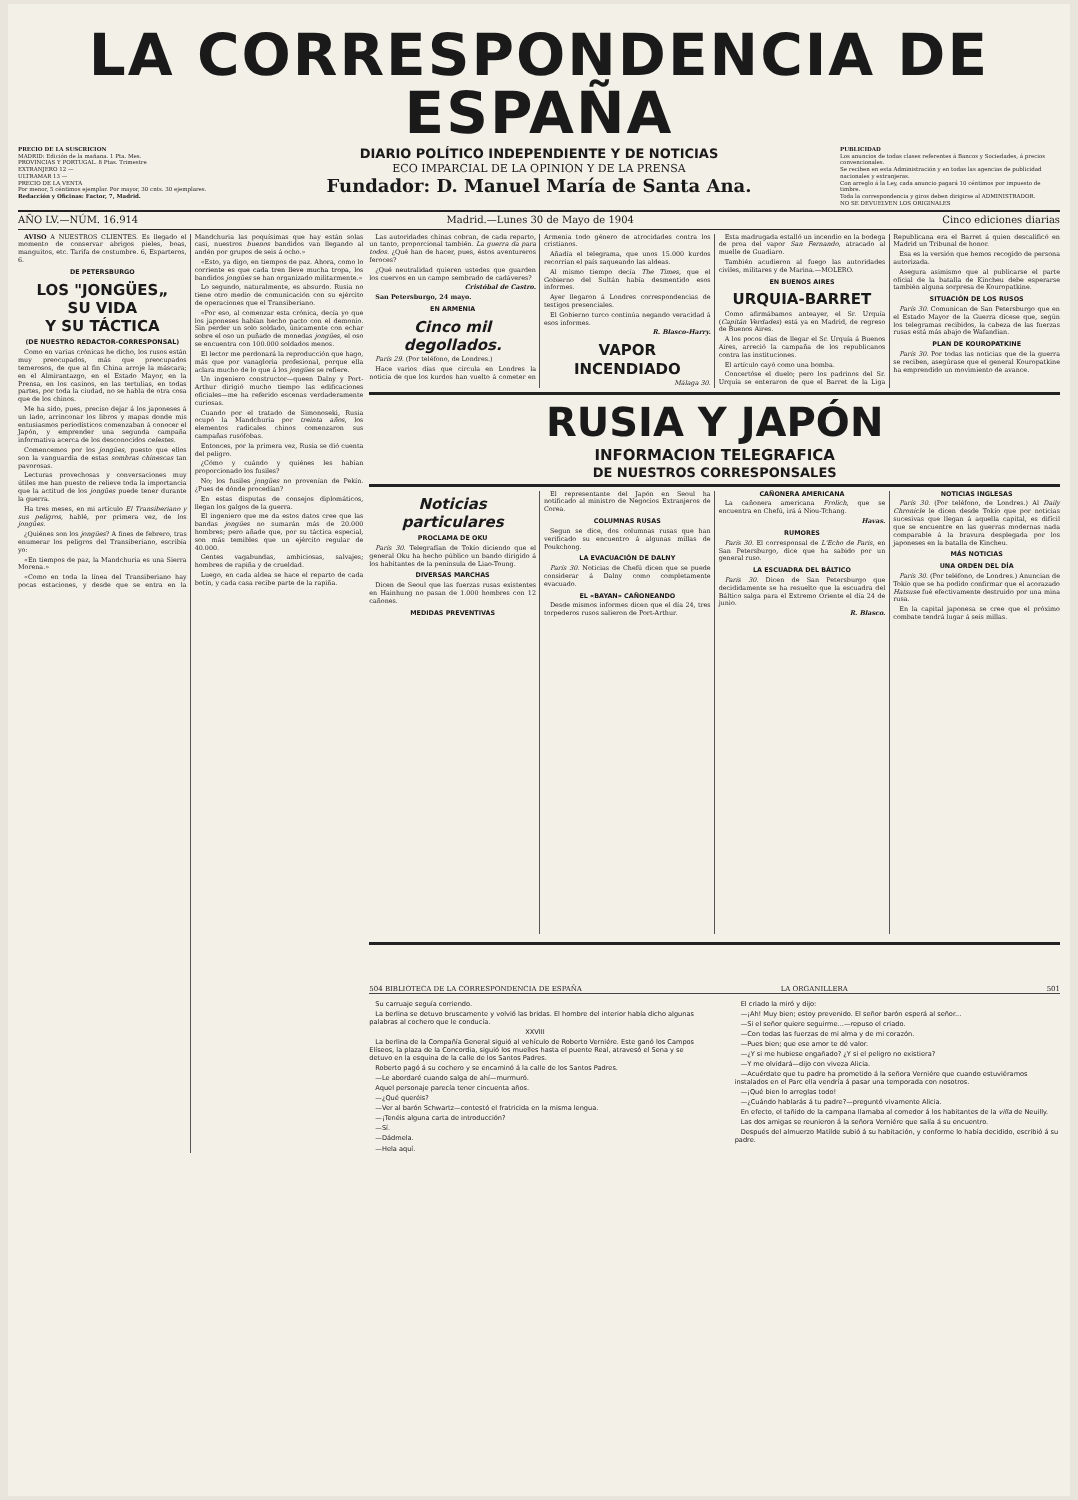LA CORRESPONDENCIA DE ESPAÑA
PRECIO DE LA SUSCRICION
MADRID: Edición de la mañana. 1 Pta. Mes.
PROVINCIAS Y PORTUGAL. 8 Ptas. Trimestre
EXTRANJERO 12 —
ULTRAMAR 13 —
PRECIO DE LA VENTA
Por menor, 5 céntimos ejemplar. Por mayor, 30 cnts. 30 ejemplares.
Redacción y Oficinas: Factor, 7, Madrid.
DIARIO POLÍTICO INDEPENDIENTE Y DE NOTICIAS
ECO IMPARCIAL DE LA OPINION Y DE LA PRENSA
Fundador: D. Manuel María de Santa Ana.
PUBLICIDAD
Los anuncios de todas clases referentes á Bancos y Sociedades, á precios convencionales.
Se reciben en esta Administración y en todas las agencias de publicidad nacionales y extranjeras.
Con arreglo á la Ley, cada anuncio pagará 10 céntimos por impuesto de timbre.
Toda la correspondencia y giros deben dirigirse al ADMINISTRADOR.
NO SE DEVUELVEN LOS ORIGINALES
AÑO LV.—NÚM. 16.914 Madrid.—Lunes 30 de Mayo de 1904 Cinco ediciones diarias
AVISO A NUESTROS CLIENTES. Es llegado el momento de conservar abrigos pieles, boas, manguitos, etc. Tarifa de costumbre. 6, Esparteros, 6.
DE PETERSBURGO
LOS "JONGÜES„
SU VIDA
Y SU TÁCTICA
(DE NUESTRO REDACTOR-CORRESPONSAL)
Como en varias crónicas he dicho, los rusos están muy preocupados, más que preocupados temerosos, de que al fin China arroje la máscara; en el Almirantazgo, en el Estado Mayor, en la Prensa, en los casinos, en las tertulias, en todas partes, por toda la ciudad, no se habla de otra cosa que de los chinos.
Me ha sido, pues, preciso dejar á los japoneses á un lado, arrinconar los libros y mapas donde mis entusiasmos periodísticos comenzaban á conocer el Japón, y emprender una segunda campaña informativa acerca de los desconocidos celestes.
Comencemos por los jongües, puesto que ellos son la vanguardia de estas sombras chinescas tan pavorosas.
Lecturas provechosas y conversaciones muy útiles me han puesto de relieve toda la importancia que la actitud de los jongües puede tener durante la guerra.
Ha tres meses, en mi artículo El Transiberiano y sus peligros, hablé, por primera vez, de los jongües.
¿Quiénes son los jongües? A fines de febrero, tras enumerar los peligros del Transiberiano, escribía yo:
«En tiempos de paz, la Mandchuria es una Sierra Morena.»
«Como en toda la línea del Transiberiano hay pocas estaciones, y desde que se entra en la Mandchuria las poquísimas que hay están solas casi, nuestros buenos bandidos van llegando al andén por grupos de seis á ocho.»
«Esto, ya digo, en tiempos de paz. Ahora, como lo corriente es que cada tren lleve mucha tropa, los bandidos jongües se han organizado militarmente.»
Lo segundo, naturalmente, es absurdo. Rusia no tiene otro medio de comunicación con su ejército de operaciones que el Transiberiano.
«Por eso, al comenzar esta crónica, decía yo que los japoneses habían hecho pacto con el demonio. Sin perder un solo soldado, únicamente con echar sobre el oso un puñado de monedas jongües, el oso se encuentra con 100.000 soldados menos.
El lector me perdonará la reproducción que hago, más que por vanagloria profesional, porque ella aclara mucho de lo que á los jongües se refiere.
Un ingeniero constructor—queen Dalny y Port-Arthur dirigió mucho tiempo las edificaciones oficiales—me ha referido escenas verdaderamente curiosas.
Cuando por el tratado de Simonoseki, Rusia ocupó la Mandchuria por treinta años, los elementos radicales chinos comenzaron sus campañas rusófobas.
Entonces, por la primera vez, Rusia se dió cuenta del peligro.
¿Cómo y cuándo y quiénes les habían proporcionado los fusiles?
No; los fusiles jongües no provenían de Pekín. ¿Pues de dónde procedían?
En estas disputas de consejos diplomáticos, llegan los galgos de la guerra.
El ingeniero que me da estos datos cree que las bandas jongües no sumarán más de 20.000 hombres; pero añade que, por su táctica especial, son más temibles que un ejército regular de 40.000.
Gentes vagabundas, ambiciosas, salvajes; hombres de rapiña y de crueldad.
Luego, en cada aldea se hace el reparto de cada botín, y cada casa recibe parte de la rapiña.
Las autoridades chinas cobran, de cada reparto, un tanto, proporcional también. La guerra da para todos. ¿Qué han de hacer, pues, éstos aventureros feroces?
¿Qué neutralidad quieren ustedes que guarden los cuervos en un campo sembrado de cadáveres?
Cristóbal de Castro.
San Petersburgo, 24 mayo.
EN ARMENIA
Cinco mil degollados.
París 29. (Por teléfono, de Londres.)
Hace varios días que circula en Londres la noticia de que los kurdos han vuelto á cometer en Armenia todo género de atrocidades contra los cristianos.
Añadía el telegrama, que unos 15.000 kurdos recorrían el país saqueando las aldeas.
Al mismo tiempo decía The Times, que el Gobierno del Sultán había desmentido esos informes.
Ayer llegaron á Londres correspondencias de testigos presenciales.
El Gobierno turco continúa negando veracidad á esos informes.
R. Blasco-Harry.
VAPOR INCENDIADO
Málaga 30.
Esta madrugada estalló un incendio en la bodega de proa del vapor San Fernando, atracado al muelle de Guadiaro.
También acudieron al fuego las autoridades civiles, militares y de Marina.—MOLERO.
EN BUENOS AIRES
URQUIA-BARRET
Como afirmábamos anteayer, el Sr. Urquía (Capitán Verdades) está ya en Madrid, de regreso de Buenos Aires.
A los pocos días de llegar el Sr. Urquía á Buenos Aires, arreció la campaña de los republicanos contra las instituciones.
El artículo cayó como una bomba.
Concertóse el duelo; pero los padrinos del Sr. Urquía se enteraron de que el Barret de la Liga Republicana era el Barret á quien descalificó en Madrid un Tribunal de honor.
Esa es la versión que hemos recogido de persona autorizada.
Asegura asimismo que al publicarse el parte oficial de la batalla de Kincheu debe esperarse también alguna sorpresa de Kouropatkine.
SITUACIÓN DE LOS RUSOS
París 30. Comunican de San Petersburgo que en el Estado Mayor de la Guerra dícese que, según los telegramas recibidos, la cabeza de las fuerzas rusas está más abajo de Wafandian.
PLAN DE KOUROPATKINE
París 30. Por todas las noticias que de la guerra se reciben, asegúrase que el general Kouropatkine ha emprendido un movimiento de avance.
RUSIA Y JAPÓN
INFORMACION TELEGRAFICA
DE NUESTROS CORRESPONSALES
Noticias particulares
PROCLAMA DE OKU
París 30. Telegrafían de Tokío diciendo que el general Oku ha hecho público un bando dirigido á los habitantes de la península de Liao-Toung.
DIVERSAS MARCHAS
Dicen de Seoul que las fuerzas rusas existentes en Hainhung no pasan de 1.000 hombres con 12 cañones.
MEDIDAS PREVENTIVAS
El representante del Japón en Seoul ha notificado al ministro de Negocios Extranjeros de Corea.
COLUMNAS RUSAS
Segun se dice, dos columnas rusas que han verificado su encuentro á algunas millas de Poukchong.
LA EVACUACIÓN DE DALNY
París 30. Noticias de Chefú dicen que se puede considerar á Dalny como completamente evacuado.
EL «BAYAN» CAÑONEANDO
Desde mismos informes dicen que el día 24, tres torpederos rusos salieron de Port-Arthur.
CAÑONERA AMERICANA
La cañonera americana Frolich, que se encuentra en Chefú, irá á Niou-Tchang.
Havas.
RUMORES
París 30. El corresponsal de L'Echo de Paris, en San Petersburgo, dice que ha sabido por un general ruso.
LA ESCUADRA DEL BÁLTICO
París 30. Dicen de San Petersburgo que decididamente se ha resuelto que la escuadra del Báltico salga para el Extremo Oriente el día 24 de junio.
R. Blasco.
NOTICIAS INGLESAS
París 30. (Por teléfono, de Londres.) Al Daily Chronicle le dicen desde Tokío que por noticias sucesivas que llegan á aquella capital, es difícil que se encuentre en las guerras modernas nada comparable á la bravura desplegada por los japoneses en la batalla de Kincheu.
MÁS NOTICIAS
UNA ORDEN DEL DÍA
París 30. (Por teléfono, de Londres.) Anuncian de Tokío que se ha podido confirmar que el acorazado Hatsuse fué efectivamente destruido por una mina rusa.
En la capital japonesa se cree que el próximo combate tendrá lugar á seis millas.
504 BIBLIOTECA DE LA CORRESPONDENCIA DE ESPAÑA LA ORGANILLERA 501
Su carruaje seguía corriendo.
La berlina se detuvo bruscamente y volvió las bridas. El hombre del interior había dicho algunas palabras al cochero que le conducía.
XXVIII
La berlina de la Compañía General siguió al vehículo de Roberto Verniére. Este ganó los Campos Elíseos, la plaza de la Concordia, siguió los muelles hasta el puente Real, atravesó el Sena y se detuvo en la esquina de la calle de los Santos Padres.
Roberto pagó á su cochero y se encaminó á la calle de los Santos Padres.
—Le abordaré cuando salga de ahí—murmuró.
Aquel personaje parecía tener cincuenta años.
—¿Qué queréis?
—Ver al barón Schwartz—contestó el fratricida en la misma lengua.
—¡Tenéis alguna carta de introducción?
—Sí.
—Dádmela.
—Hela aquí.
El criado la miró y dijo:
—¡Ah! Muy bien; estoy prevenido. El señor barón esperá al señor...
—Si el señor quiere seguirme...—repuso el criado.
—Con todas las fuerzas de mi alma y de mi corazón.
—Pues bien; que ese amor te dé valor.
—¿Y si me hubiese engañado? ¿Y si el peligro no existiera?
—Y me olvidará—dijo con viveza Alicia.
—Acuérdate que tu padre ha prometido á la señora Verniére que cuando estuviéramos instalados en el Parc ella vendría á pasar una temporada con nosotros.
—¡Qué bien lo arreglas todo!
—¿Cuándo hablarás á tu padre?—preguntó vivamente Alicia.
En efecto, el tañido de la campana llamaba al comedor á los habitantes de la villa de Neuilly.
Las dos amigas se reunieron á la señora Verniére que salía á su encuentro.
Después del almuerzo Matilde subió á su habitación, y conforme lo había decidido, escribió á su padre.